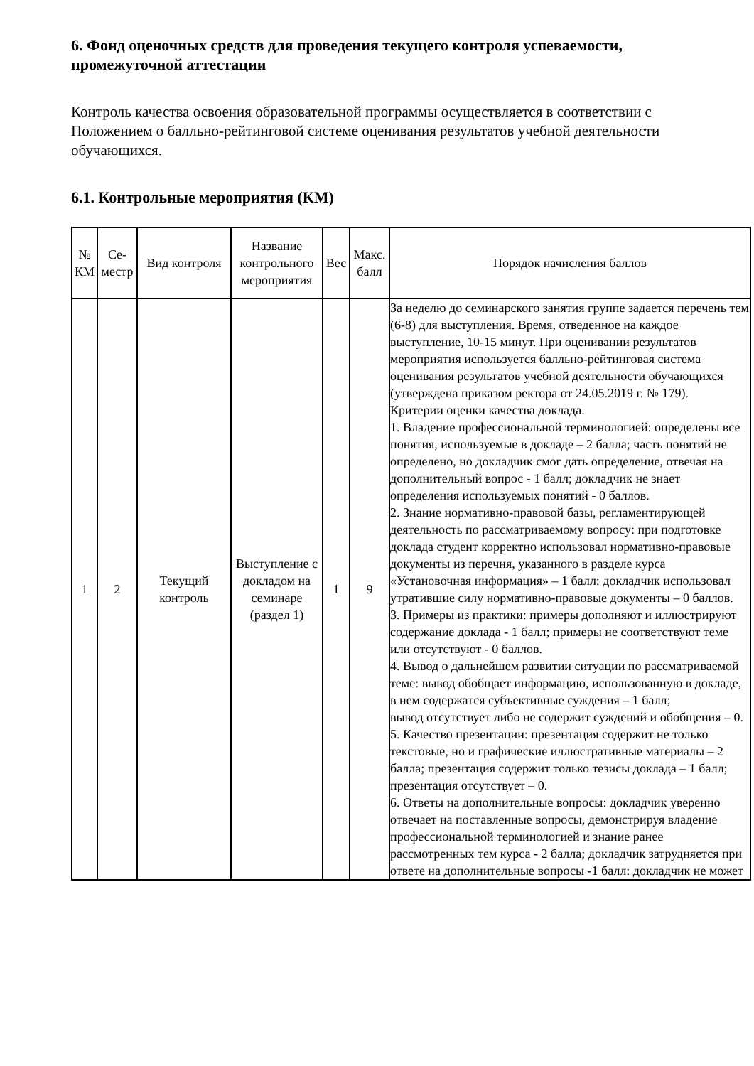6. Фонд оценочных средств для проведения текущего контроля успеваемости, промежуточной аттестации
Контроль качества освоения образовательной программы осуществляется в соответствии с Положением о балльно-рейтинговой системе оценивания результатов учебной деятельности обучающихся.
6.1. Контрольные мероприятия (КМ)
| № КМ | Се-местр | Вид контроля | Название контрольного мероприятия | Вес | Макс. балл | Порядок начисления баллов |
| --- | --- | --- | --- | --- | --- | --- |
| 1 | 2 | Текущий контроль | Выступление с докладом на семинаре (раздел 1) | 1 | 9 | За неделю до семинарского занятия группе задается перечень тем (6-8) для выступления. Время, отведенное на каждое выступление, 10-15 минут. При оценивании результатов мероприятия используется балльно-рейтинговая система оценивания результатов учебной деятельности обучающихся (утверждена приказом ректора от 24.05.2019 г. № 179). Критерии оценки качества доклада. 1. Владение профессиональной терминологией: определены все понятия, используемые в докладе – 2 балла; часть понятий не определено, но докладчик смог дать определение, отвечая на дополнительный вопрос - 1 балл; докладчик не знает определения используемых понятий - 0 баллов. 2. Знание нормативно-правовой базы, регламентирующей деятельность по рассматриваемому вопросу: при подготовке доклада студент корректно использовал нормативно-правовые документы из перечня, указанного в разделе курса «Установочная информация» – 1 балл: докладчик использовал утратившие силу нормативно-правовые документы – 0 баллов. 3. Примеры из практики: примеры дополняют и иллюстрируют содержание доклада - 1 балл; примеры не соответствуют теме или отсутствуют - 0 баллов. 4. Вывод о дальнейшем развитии ситуации по рассматриваемой теме: вывод обобщает информацию, использованную в докладе, в нем содержатся субъективные суждения – 1 балл; вывод отсутствует либо не содержит суждений и обобщения – 0. 5. Качество презентации: презентация содержит не только текстовые, но и графические иллюстративные материалы – 2 балла; презентация содержит только тезисы доклада – 1 балл; презентация отсутствует – 0. 6. Ответы на дополнительные вопросы: докладчик уверенно отвечает на поставленные вопросы, демонстрируя владение профессиональной терминологией и знание ранее рассмотренных тем курса - 2 балла; докладчик затрудняется при ответе на дополнительные вопросы -1 балл: докладчик не может |